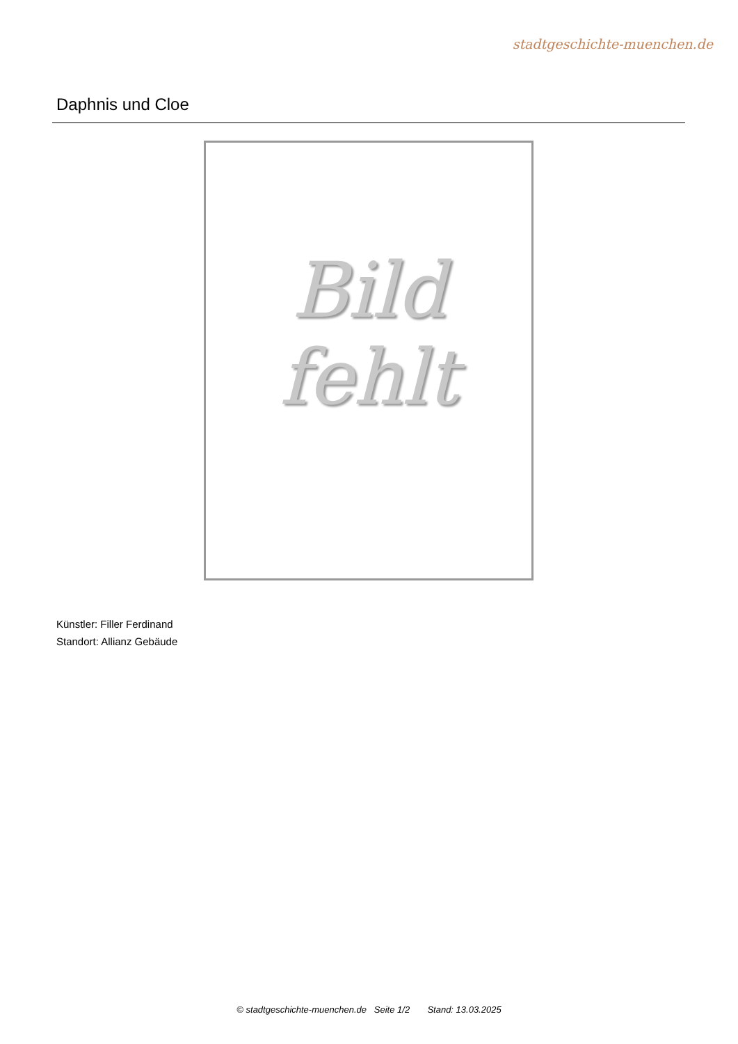stadtgeschichte-muenchen.de
Daphnis und Cloe
Bild
fehlt
Künstler: Filler Ferdinand
Standort: Allianz Gebäude
© stadtgeschichte-muenchen.de Seite 1/2 Stand: 13.03.2025